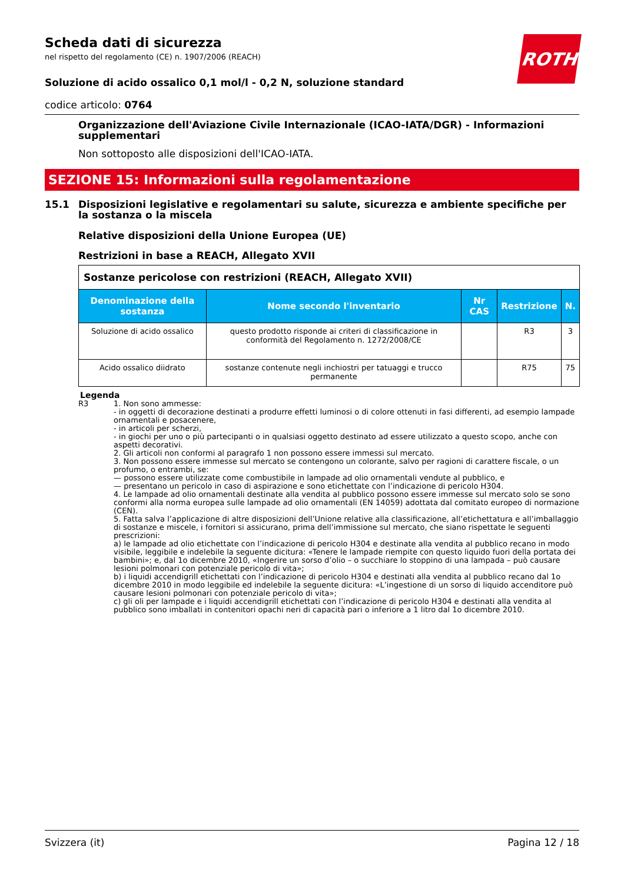Scheda dati di sicurezza
nel rispetto del regolamento (CE) n. 1907/2006 (REACH)
Soluzione di acido ossalico 0,1 mol/l - 0,2 N, soluzione standard
codice articolo: 0764
Organizzazione dell'Aviazione Civile Internazionale (ICAO-IATA/DGR) - Informazioni supplementari
Non sottoposto alle disposizioni dell'ICAO-IATA.
SEZIONE 15: Informazioni sulla regolamentazione
15.1 Disposizioni legislative e regolamentari su salute, sicurezza e ambiente specifiche per la sostanza o la miscela
Relative disposizioni della Unione Europea (UE)
Restrizioni in base a REACH, Allegato XVII
| Sostanze pericolose con restrizioni (REACH, Allegato XVII) | | | | |
| --- | --- | --- | --- | --- |
| Denominazione della sostanza | Nome secondo l'inventario | Nr CAS | Restrizione | N. |
| Soluzione di acido ossalico | questo prodotto risponde ai criteri di classificazione in conformità del Regolamento n. 1272/2008/CE | | R3 | 3 |
| Acido ossalico diidrato | sostanze contenute negli inchiostri per tatuaggi e trucco permanente | | R75 | 75 |
Legenda
R3 1. Non sono ammesse:
- in oggetti di decorazione destinati a produrre effetti luminosi o di colore ottenuti in fasi differenti, ad esempio lampade ornamentali e posacenere,
- in articoli per scherzi,
- in giochi per uno o più partecipanti o in qualsiasi oggetto destinato ad essere utilizzato a questo scopo, anche con aspetti decorativi.
2. Gli articoli non conformi al paragrafo 1 non possono essere immessi sul mercato.
3. Non possono essere immesse sul mercato se contengono un colorante, salvo per ragioni di carattere fiscale, o un profumo, o entrambi, se:
— possono essere utilizzate come combustibile in lampade ad olio ornamentali vendute al pubblico, e
— presentano un pericolo in caso di aspirazione e sono etichettate con l’indicazione di pericolo H304.
4. Le lampade ad olio ornamentali destinate alla vendita al pubblico possono essere immesse sul mercato solo se sono conformi alla norma europea sulle lampade ad olio ornamentali (EN 14059) adottata dal comitato europeo di normazione (CEN).
5. Fatta salva l’applicazione di altre disposizioni dell’Unione relative alla classificazione, all’etichettatura e all’imballaggio di sostanze e miscele, i fornitori si assicurano, prima dell’immissione sul mercato, che siano rispettate le seguenti prescrizioni:
a) le lampade ad olio etichettate con l’indicazione di pericolo H304 e destinate alla vendita al pubblico recano in modo visibile, leggibile e indelebile la seguente dicitura: «Tenere le lampade riempite con questo liquido fuori della portata dei bambini»; e, dal 1o dicembre 2010, «Ingerire un sorso d’olio – o succhiare lo stoppino di una lampada – può causare lesioni polmonari con potenziale pericolo di vita»;
b) i liquidi accendigrill etichettati con l’indicazione di pericolo H304 e destinati alla vendita al pubblico recano dal 1o dicembre 2010 in modo leggibile ed indelebile la seguente dicitura: «L’ingestione di un sorso di liquido accenditore può causare lesioni polmonari con potenziale pericolo di vita»;
c) gli oli per lampade e i liquidi accendigrill etichettati con l’indicazione di pericolo H304 e destinati alla vendita al pubblico sono imballati in contenitori opachi neri di capacità pari o inferiore a 1 litro dal 1o dicembre 2010.
ROTH
Svizzera (it) Pagina 12 / 18